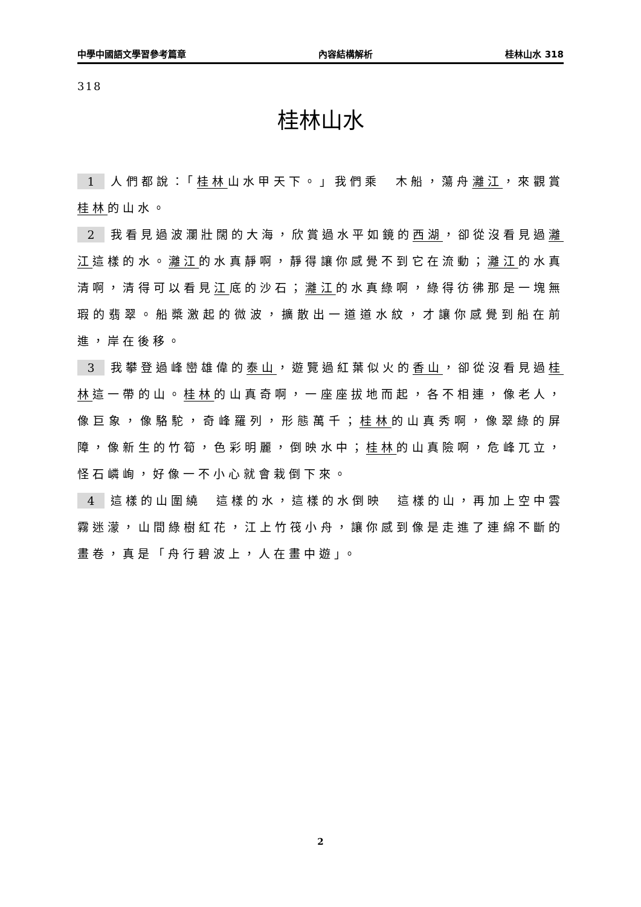中學中國語文學習參考篇章 內容結構解析 桂林山水 318
318
桂林山水
1 人們都說：「桂林山水甲天下。」我們乘　木船，蕩舟灕江，來觀賞桂林的山水。
2 我看見過波瀾壯闊的大海，欣賞過水平如鏡的西湖，卻從沒看見過灕江這樣的水。灕江的水真靜啊，靜得讓你感覺不到它在流動；灕江的水真清啊，清得可以看見江底的沙石；灕江的水真綠啊，綠得彷彿那是一塊無瑕的翡翠。船槳激起的微波，擴散出一道道水紋，才讓你感覺到船在前進，岸在後移。
3 我攀登過峰巒雄偉的泰山，遊覽過紅葉似火的香山，卻從沒看見過桂林這一帶的山。桂林的山真奇啊，一座座拔地而起，各不相連，像老人，像巨象，像駱駝，奇峰羅列，形態萬千；桂林的山真秀啊，像翠綠的屏障，像新生的竹筍，色彩明麗，倒映水中；桂林的山真險啊，危峰兀立，怪石嶙峋，好像一不小心就會栽倒下來。
4 這樣的山圍繞　這樣的水，這樣的水倒映　這樣的山，再加上空中雲霧迷濛，山間綠樹紅花，江上竹筏小舟，讓你感到像是走進了連綿不斷的畫卷，真是「舟行碧波上，人在畫中遊」。
2